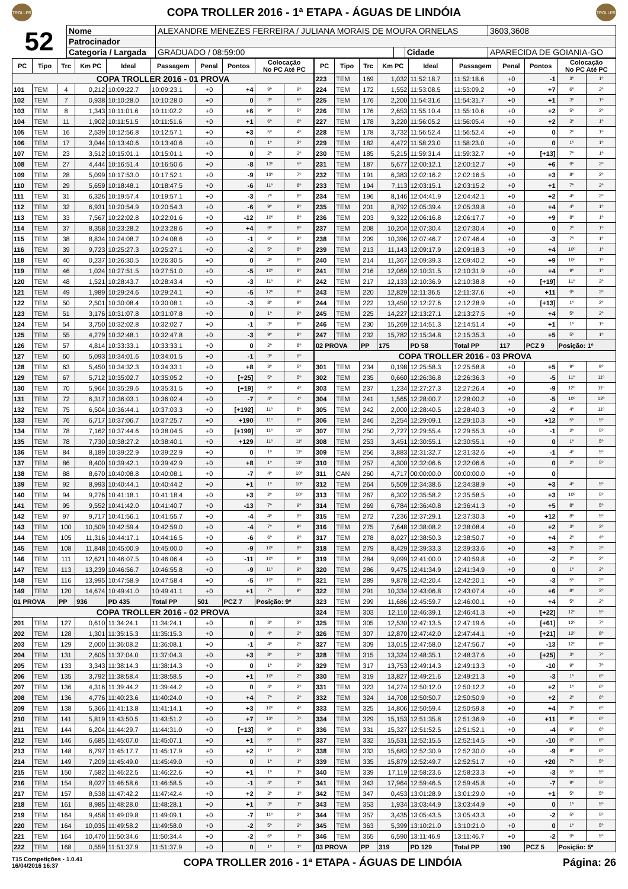TROLLER
COPA TROLLER 2016 - 1ª ETAPA - ÁGUAS DE LINDÓIA
TROLLER
52
| Nome | ALEXANDRE MENEZES FERREIRA / JULIANA MORAIS DE MOURA ORNELAS | | | | 3603,3608 |
| Patrocinador | | | | | |
| Categoria / Largada | GRADUADO / 08:59:00 | | Cidade | APARECIDA DE GOIANIA-GO | |
| PC | Tipo | Trc | Km PC | Ideal | Passagem | Penal | Pontos | Colocação No PC Até PC | |
| --- | --- | --- | --- | --- | --- | --- | --- | --- | --- |
| COPA TROLLER 2016 - 01 PROVA | | | | | | | | | |
| 101 | TEM | 4 | 0,212 | 10:09:22.7 | 10:09:23.1 | +0 | +4 | 9º | 9º |
| 102 | TEM | 7 | 0,938 | 10:10:28.0 | 10:10:28.0 | +0 | 0 | 3º | 5º |
| 103 | TEM | 8 | 1,343 | 10:11:01.6 | 10:11:02.2 | +0 | +6 | 9º | 5º |
| 104 | TEM | 11 | 1,902 | 10:11:51.5 | 10:11:51.6 | +0 | +1 | 6º | 6º |
| 105 | TEM | 16 | 2,539 | 10:12:56.8 | 10:12:57.1 | +0 | +3 | 5º | 4º |
| 106 | TEM | 17 | 3,044 | 10:13:40.6 | 10:13:40.6 | +0 | 0 | 1º | 3º |
| 107 | TEM | 23 | 3,512 | 10:15:01.1 | 10:15:01.1 | +0 | 0 | 2º | 2º |
| 108 | TEM | 27 | 4,444 | 10:16:51.4 | 10:16:50.6 | +0 | -8 | 13º | 5º |
| 109 | TEM | 28 | 5,099 | 10:17:53.0 | 10:17:52.1 | +0 | -9 | 13º | 7º |
| 110 | TEM | 29 | 5,659 | 10:18:48.1 | 10:18:47.5 | +0 | -6 | 11º | 8º |
| 111 | TEM | 31 | 6,326 | 10:19:57.4 | 10:19:57.1 | +0 | -3 | 7º | 8º |
| 112 | TEM | 32 | 6,931 | 10:20:54.9 | 10:20:54.3 | +0 | -6 | 9º | 8º |
| 113 | TEM | 33 | 7,567 | 10:22:02.8 | 10:22:01.6 | +0 | -12 | 10º | 8º |
| 114 | TEM | 37 | 8,358 | 10:23:28.2 | 10:23:28.6 | +0 | +4 | 9º | 8º |
| 115 | TEM | 38 | 8,834 | 10:24:08.7 | 10:24:08.6 | +0 | -1 | 6º | 8º |
| 116 | TEM | 39 | 9,723 | 10:25:27.3 | 10:25:27.1 | +0 | -2 | 5º | 8º |
| 118 | TEM | 40 | 0,237 | 10:26:30.5 | 10:26:30.5 | +0 | 0 | 4º | 8º |
| 119 | TEM | 46 | 1,024 | 10:27:51.5 | 10:27:51.0 | +0 | -5 | 10º | 8º |
| 120 | TEM | 48 | 1,521 | 10:28:43.7 | 10:28:43.4 | +0 | -3 | 11º | 9º |
| 121 | TEM | 49 | 1,989 | 10:29:24.6 | 10:29:24.1 | +0 | -5 | 12º | 9º |
| 122 | TEM | 50 | 2,501 | 10:30:08.4 | 10:30:08.1 | +0 | -3 | 8º | 9º |
| 123 | TEM | 51 | 3,176 | 10:31:07.8 | 10:31:07.8 | +0 | 0 | 1º | 9º |
| 124 | TEM | 54 | 3,750 | 10:32:02.8 | 10:32:02.7 | +0 | -1 | 3º | 8º |
| 125 | TEM | 55 | 4,279 | 10:32:48.1 | 10:32:47.8 | +0 | -3 | 9º | 8º |
| 126 | TEM | 57 | 4,814 | 10:33:33.1 | 10:33:33.1 | +0 | 0 | 2º | 8º |
| 127 | TEM | 60 | 5,093 | 10:34:01.6 | 10:34:01.5 | +0 | -1 | 3º | 6º |
| 128 | TEM | 63 | 5,450 | 10:34:32.3 | 10:34:33.1 | +0 | +8 | 3º | 5º |
| 129 | TEM | 67 | 5,712 | 10:35:02.7 | 10:35:05.2 | +0 | [+25] | 5º | 5º |
| 130 | TEM | 70 | 5,964 | 10:35:29.6 | 10:35:31.5 | +0 | [+19] | 5º | 4º |
| 131 | TEM | 72 | 6,317 | 10:36:03.1 | 10:36:02.4 | +0 | -7 | 4º | 4º |
| 132 | TEM | 75 | 6,504 | 10:36:44.1 | 10:37:03.3 | +0 | [+192] | 11º | 8º |
| 133 | TEM | 76 | 6,717 | 10:37:06.7 | 10:37:25.7 | +0 | +190 | 11º | 9º |
| 134 | TEM | 78 | 7,162 | 10:37:44.6 | 10:38:04.5 | +0 | [+199] | 11º | 11º |
| 135 | TEM | 78 | 7,730 | 10:38:27.2 | 10:38:40.1 | +0 | +129 | 11º | 11º |
| 136 | TEM | 84 | 8,189 | 10:39:22.9 | 10:39:22.9 | +0 | 0 | 1º | 11º |
| 137 | TEM | 86 | 8,400 | 10:39:42.1 | 10:39:42.9 | +0 | +8 | 1º | 11º |
| 138 | TEM | 88 | 8,670 | 10:40:08.8 | 10:40:08.1 | +0 | -7 | 4º | 10º |
| 139 | TEM | 92 | 8,993 | 10:40:44.1 | 10:40:44.2 | +0 | +1 | 1º | 10º |
| 140 | TEM | 94 | 9,276 | 10:41:18.1 | 10:41:18.4 | +0 | +3 | 2º | 10º |
| 141 | TEM | 95 | 9,552 | 10:41:42.0 | 10:41:40.7 | +0 | -13 | 7º | 9º |
| 142 | TEM | 97 | 9,717 | 10:41:56.1 | 10:41:55.7 | +0 | -4 | 4º | 9º |
| 143 | TEM | 100 | 10,509 | 10:42:59.4 | 10:42:59.0 | +0 | -4 | 7º | 9º |
| 144 | TEM | 105 | 11,316 | 10:44:17.1 | 10:44:16.5 | +0 | -6 | 6º | 9º |
| 145 | TEM | 108 | 11,848 | 10:45:00.9 | 10:45:00.0 | +0 | -9 | 10º | 9º |
| 146 | TEM | 111 | 12,621 | 10:46:07.5 | 10:46:06.4 | +0 | -11 | 10º | 9º |
| 147 | TEM | 113 | 13,239 | 10:46:56.7 | 10:46:55.8 | +0 | -9 | 11º | 9º |
| 148 | TEM | 116 | 13,995 | 10:47:58.9 | 10:47:58.4 | +0 | -5 | 10º | 9º |
| 149 | TEM | 120 | 14,674 | 10:49:41.0 | 10:49:41.1 | +0 | +1 | 7º | 9º |
| 01 PROVA | | PP | 936 | PD 435 | Total PP | 501 | PCZ 7 | Posição: 9º | |
| COPA TROLLER 2016 - 02 PROVA | | | | | | | | | |
| 201 | TEM | 127 | 0,610 | 11:34:24.1 | 11:34:24.1 | +0 | 0 | 3º | 3º |
| 202 | TEM | 128 | 1,301 | 11:35:15.3 | 11:35:15.3 | +0 | 0 | 4º | 2º |
| 203 | TEM | 129 | 2,000 | 11:36:08.2 | 11:36:08.1 | +0 | -1 | 4º | 2º |
| 204 | TEM | 131 | 2,605 | 11:37:04.0 | 11:37:04.3 | +0 | +3 | 8º | 3º |
| 205 | TEM | 133 | 3,343 | 11:38:14.3 | 11:38:14.3 | +0 | 0 | 1º | 2º |
| 206 | TEM | 135 | 3,792 | 11:38:58.4 | 11:38:58.5 | +0 | +1 | 10º | 2º |
| 207 | TEM | 136 | 4,316 | 11:39:44.2 | 11:39:44.2 | +0 | 0 | 4º | 2º |
| 208 | TEM | 136 | 4,776 | 11:40:23.6 | 11:40:24.0 | +0 | +4 | 7º | 2º |
| 209 | TEM | 138 | 5,366 | 11:41:13.8 | 11:41:14.1 | +0 | +3 | 10º | 4º |
| 210 | TEM | 141 | 5,819 | 11:43:50.5 | 11:43:51.2 | +0 | +7 | 13º | 7º |
| 211 | TEM | 144 | 6,204 | 11:44:29.7 | 11:44:31.0 | +0 | [+13] | 9º | 6º |
| 212 | TEM | 146 | 6,685 | 11:45:07.0 | 11:45:07.1 | +0 | +1 | 5º | 5º |
| 213 | TEM | 148 | 6,797 | 11:45:17.7 | 11:45:17.9 | +0 | +2 | 1º | 2º |
| 214 | TEM | 149 | 7,209 | 11:45:49.0 | 11:45:49.0 | +0 | 0 | 1º | 1º |
| 215 | TEM | 150 | 7,582 | 11:46:22.5 | 11:46:22.6 | +0 | +1 | 1º | 1º |
| 216 | TEM | 154 | 8,027 | 11:46:58.6 | 11:46:58.5 | +0 | -1 | 4º | 1º |
| 217 | TEM | 157 | 8,538 | 11:47:42.2 | 11:47:42.4 | +0 | +2 | 3º | 1º |
| 218 | TEM | 161 | 8,985 | 11:48:28.0 | 11:48:28.1 | +0 | +1 | 3º | 1º |
| 219 | TEM | 164 | 9,458 | 11:49:09.8 | 11:49:09.1 | +0 | -7 | 11º | 2º |
| 220 | TEM | 164 | 10,035 | 11:49:58.2 | 11:49:58.0 | +0 | -2 | 5º | 2º |
| 221 | TEM | 164 | 10,470 | 11:50:34.6 | 11:50:34.4 | +0 | -2 | 6º | 1º |
| 222 | TEM | 168 | 0,559 | 11:51:37.9 | 11:51:37.9 | +0 | 0 | 1º | 1º |
| PC | Tipo | Trc | Km PC | Ideal | Passagem | Penal | Pontos | Colocação No PC Até PC | |
| --- | --- | --- | --- | --- | --- | --- | --- | --- | --- |
| 223 | TEM | 169 | 1,032 | 11:52:18.7 | 11:52:18.6 | +0 | -1 | 3º | 1º |
| 224 | TEM | 172 | 1,552 | 11:53:08.5 | 11:53:09.2 | +0 | +7 | 6º | 2º |
| 225 | TEM | 176 | 2,200 | 11:54:31.6 | 11:54:31.7 | +0 | +1 | 3º | 1º |
| 226 | TEM | 176 | 2,653 | 11:55:10.4 | 11:55:10.6 | +0 | +2 | 5º | 2º |
| 227 | TEM | 178 | 3,220 | 11:56:05.2 | 11:56:05.4 | +0 | +2 | 3º | 1º |
| 228 | TEM | 178 | 3,732 | 11:56:52.4 | 11:56:52.4 | +0 | 0 | 2º | 1º |
| 229 | TEM | 182 | 4,472 | 11:58:23.0 | 11:58:23.0 | +0 | 0 | 1º | 1º |
| 230 | TEM | 185 | 5,215 | 11:59:31.4 | 11:59:32.7 | +0 | [+13] | 7º | 1º |
| 231 | TEM | 187 | 5,677 | 12:00:12.1 | 12:00:12.7 | +0 | +6 | 9º | 2º |
| 232 | TEM | 191 | 6,383 | 12:02:16.2 | 12:02:16.5 | +0 | +3 | 8º | 2º |
| 233 | TEM | 194 | 7,113 | 12:03:15.1 | 12:03:15.2 | +0 | +1 | 7º | 2º |
| 234 | TEM | 196 | 8,146 | 12:04:41.9 | 12:04:42.1 | +0 | +2 | 4º | 2º |
| 235 | TEM | 201 | 8,792 | 12:05:39.4 | 12:05:39.8 | +0 | +4 | 4º | 1º |
| 236 | TEM | 203 | 9,322 | 12:06:16.8 | 12:06:17.7 | +0 | +9 | 8º | 1º |
| 237 | TEM | 208 | 10,204 | 12:07:30.4 | 12:07:30.4 | +0 | 0 | 2º | 1º |
| 238 | TEM | 209 | 10,396 | 12:07:46.7 | 12:07:46.4 | +0 | -3 | 7º | 1º |
| 239 | TEM | 213 | 11,143 | 12:09:17.9 | 12:09:18.3 | +0 | +4 | 10º | 1º |
| 240 | TEM | 214 | 11,367 | 12:09:39.3 | 12:09:40.2 | +0 | +9 | 10º | 1º |
| 241 | TEM | 216 | 12,069 | 12:10:31.5 | 12:10:31.9 | +0 | +4 | 9º | 1º |
| 242 | TEM | 217 | 12,133 | 12:10:36.9 | 12:10:38.8 | +0 | [+19] | 11º | 3º |
| 243 | TEM | 220 | 12,829 | 12:11:36.5 | 12:11:37.6 | +0 | +11 | 9º | 3º |
| 244 | TEM | 222 | 13,450 | 12:12:27.6 | 12:12:28.9 | +0 | [+13] | 1º | 2º |
| 245 | TEM | 225 | 14,227 | 12:13:27.1 | 12:13:27.5 | +0 | +4 | 5º | 2º |
| 246 | TEM | 230 | 15,269 | 12:14:51.3 | 12:14:51.4 | +0 | +1 | 1º | 1º |
| 247 | TEM | 232 | 15,782 | 12:15:34.8 | 12:15:35.3 | +0 | +5 | 5º | 1º |
| 02 PROVA | | PP | 175 | PD 58 | Total PP | 117 | PCZ 9 | Posição: 1º | |
| COPA TROLLER 2016 - 03 PROVA | | | | | | | | | |
| 301 | TEM | 234 | 0,198 | 12:25:58.3 | 12:25:58.8 | +0 | +5 | 9º | 9º |
| 302 | TEM | 235 | 0,660 | 12:26:36.8 | 12:26:36.3 | +0 | -5 | 11º | 11º |
| 303 | TEM | 237 | 1,234 | 12:27:27.3 | 12:27:26.4 | +0 | -9 | 12º | 11º |
| 304 | TEM | 241 | 1,565 | 12:28:00.7 | 12:28:00.2 | +0 | -5 | 10º | 12º |
| 305 | TEM | 242 | 2,000 | 12:28:40.5 | 12:28:40.3 | +0 | -2 | 4º | 11º |
| 306 | TEM | 246 | 2,254 | 12:29:09.1 | 12:29:10.3 | +0 | +12 | 5º | 5º |
| 307 | TEM | 250 | 2,727 | 12:29:55.4 | 12:29:55.3 | +0 | -1 | 2º | 5º |
| 308 | TEM | 253 | 3,451 | 12:30:55.1 | 12:30:55.1 | +0 | 0 | 1º | 5º |
| 309 | TEM | 256 | 3,883 | 12:31:32.7 | 12:31:32.6 | +0 | -1 | 4º | 5º |
| 310 | TEM | 257 | 4,300 | 12:32:06.6 | 12:32:06.6 | +0 | 0 | 2º | 5º |
| 311 | CAN | 260 | 4,717 | 00:00:00.0 | 00:00:00.0 | +0 | 0 | | |
| 312 | TEM | 264 | 5,509 | 12:34:38.6 | 12:34:38.9 | +0 | +3 | 4º | 5º |
| 313 | TEM | 267 | 6,302 | 12:35:58.2 | 12:35:58.5 | +0 | +3 | 10º | 5º |
| 314 | TEM | 269 | 6,784 | 12:36:40.8 | 12:36:41.3 | +0 | +5 | 8º | 5º |
| 315 | TEM | 272 | 7,236 | 12:37:29.1 | 12:37:30.3 | +0 | +12 | 8º | 5º |
| 316 | TEM | 275 | 7,648 | 12:38:08.2 | 12:38:08.4 | +0 | +2 | 3º | 3º |
| 317 | TEM | 278 | 8,027 | 12:38:50.3 | 12:38:50.7 | +0 | +4 | 2º | 4º |
| 318 | TEM | 279 | 8,429 | 12:39:33.3 | 12:39:33.6 | +0 | +3 | 3º | 3º |
| 319 | TEM | 284 | 9,099 | 12:41:00.0 | 12:40:59.8 | +0 | -2 | 2º | 2º |
| 320 | TEM | 286 | 9,475 | 12:41:34.9 | 12:41:34.9 | +0 | 0 | 1º | 2º |
| 321 | TEM | 289 | 9,878 | 12:42:20.4 | 12:42:20.1 | +0 | -3 | 5º | 2º |
| 322 | TEM | 291 | 10,334 | 12:43:06.8 | 12:43:07.4 | +0 | +6 | 8º | 3º |
| 323 | TEM | 299 | 11,686 | 12:45:59.7 | 12:46:00.1 | +0 | +4 | 5º | 2º |
| 324 | TEM | 303 | 12,110 | 12:46:39.1 | 12:46:41.3 | +0 | [+22] | 12º | 5º |
| 325 | TEM | 305 | 12,530 | 12:47:13.5 | 12:47:19.6 | +0 | [+61] | 12º | 7º |
| 326 | TEM | 307 | 12,870 | 12:47:42.0 | 12:47:44.1 | +0 | [+21] | 12º | 8º |
| 327 | TEM | 309 | 13,015 | 12:47:58.0 | 12:47:56.7 | +0 | -13 | 12º | 8º |
| 328 | TEM | 315 | 13,324 | 12:48:35.1 | 12:48:37.6 | +0 | [+25] | 3º | 7º |
| 329 | TEM | 317 | 13,753 | 12:49:14.3 | 12:49:13.3 | +0 | -10 | 9º | 7º |
| 330 | TEM | 319 | 13,827 | 12:49:21.6 | 12:49:21.3 | +0 | -3 | 1º | 6º |
| 331 | TEM | 323 | 14,274 | 12:50:12.0 | 12:50:12.2 | +0 | +2 | 1º | 6º |
| 332 | TEM | 324 | 14,708 | 12:50:50.7 | 12:50:50.9 | +0 | +2 | 2º | 6º |
| 333 | TEM | 325 | 14,806 | 12:50:59.4 | 12:50:59.8 | +0 | +4 | 3º | 6º |
| 334 | TEM | 329 | 15,153 | 12:51:35.8 | 12:51:36.9 | +0 | +11 | 8º | 6º |
| 336 | TEM | 331 | 15,327 | 12:51:52.5 | 12:51:52.1 | +0 | -4 | 6º | 6º |
| 337 | TEM | 332 | 15,531 | 12:52:15.5 | 12:52:14.5 | +0 | -10 | 6º | 6º |
| 338 | TEM | 333 | 15,683 | 12:52:30.9 | 12:52:30.0 | +0 | -9 | 8º | 6º |
| 339 | TEM | 335 | 15,879 | 12:52:49.7 | 12:52:51.7 | +0 | +20 | 7º | 5º |
| 340 | TEM | 339 | 17,119 | 12:58:23.6 | 12:58:23.3 | +0 | -3 | 5º | 5º |
| 341 | TEM | 343 | 17,964 | 12:59:46.5 | 12:59:45.8 | +0 | -7 | 9º | 5º |
| 342 | TEM | 347 | 0,453 | 13:01:28.9 | 13:01:29.0 | +0 | +1 | 5º | 5º |
| 343 | TEM | 353 | 1,934 | 13:03:44.9 | 13:03:44.9 | +0 | 0 | 1º | 5º |
| 344 | TEM | 357 | 3,435 | 13:05:43.5 | 13:05:43.3 | +0 | -2 | 5º | 5º |
| 345 | TEM | 363 | 5,399 | 13:10:21.0 | 13:10:21.0 | +0 | 0 | 1º | 5º |
| 346 | TEM | 365 | 6,590 | 13:11:46.9 | 13:11:46.7 | +0 | -2 | 9º | 5º |
| 03 PROVA | | PP | 319 | PD 129 | Total PP | 190 | PCZ 5 | Posição: 5º | |
T15 Competições - 1.0.41
16/04/2016 16:37
COPA TROLLER 2016 - 1ª ETAPA - ÁGUAS DE LINDÓIA
Página: 26